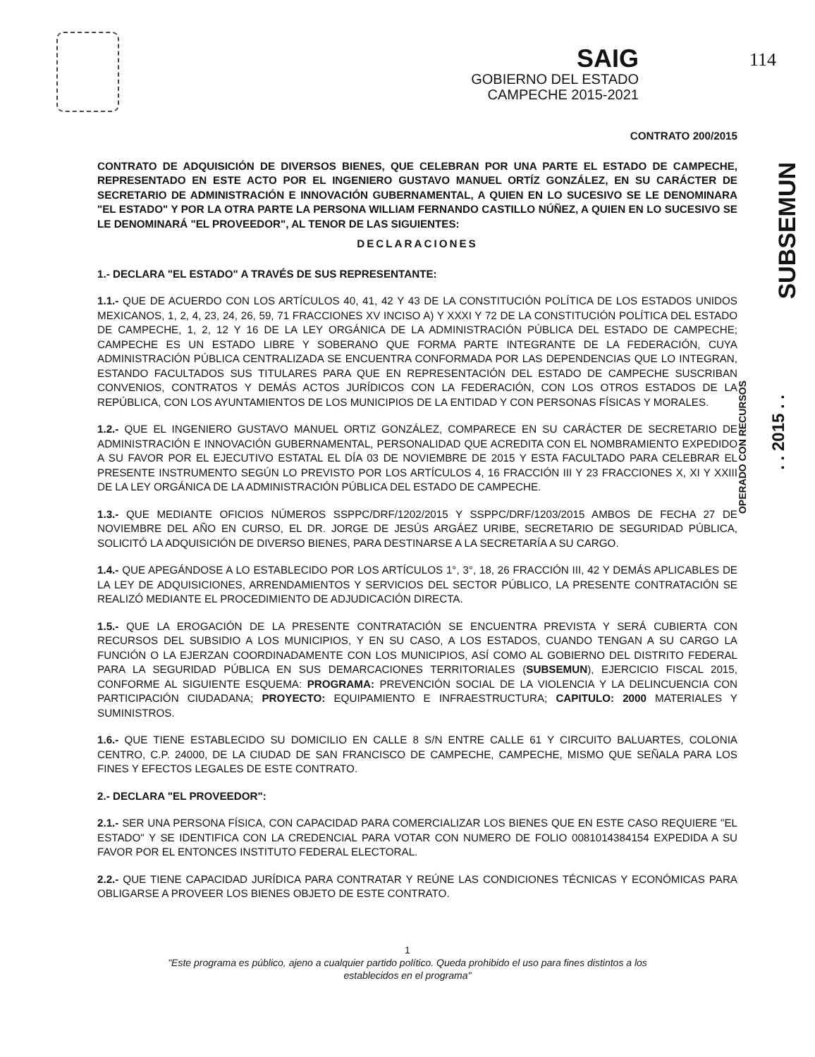SAIG
GOBIERNO DEL ESTADO
CAMPECHE 2015-2021
114
SUBSEMUN
OPERADO CON RECURSOS
. . 2015 . .
CONTRATO 200/2015
CONTRATO DE ADQUISICIÓN DE DIVERSOS BIENES, QUE CELEBRAN POR UNA PARTE EL ESTADO DE CAMPECHE, REPRESENTADO EN ESTE ACTO POR EL INGENIERO GUSTAVO MANUEL ORTÍZ GONZÁLEZ, EN SU CARÁCTER DE SECRETARIO DE ADMINISTRACIÓN E INNOVACIÓN GUBERNAMENTAL, A QUIEN EN LO SUCESIVO SE LE DENOMINARA "EL ESTADO" Y POR LA OTRA PARTE LA PERSONA WILLIAM FERNANDO CASTILLO NÚÑEZ, A QUIEN EN LO SUCESIVO SE LE DENOMINARÁ "EL PROVEEDOR", AL TENOR DE LAS SIGUIENTES:
DECLARACIONES
1.- DECLARA "EL ESTADO" A TRAVÉS DE SUS REPRESENTANTE:
1.1.- QUE DE ACUERDO CON LOS ARTÍCULOS 40, 41, 42 Y 43 DE LA CONSTITUCIÓN POLÍTICA DE LOS ESTADOS UNIDOS MEXICANOS, 1, 2, 4, 23, 24, 26, 59, 71 FRACCIONES XV INCISO A) Y XXXI Y 72 DE LA CONSTITUCIÓN POLÍTICA DEL ESTADO DE CAMPECHE, 1, 2, 12 Y 16 DE LA LEY ORGÁNICA DE LA ADMINISTRACIÓN PÚBLICA DEL ESTADO DE CAMPECHE; CAMPECHE ES UN ESTADO LIBRE Y SOBERANO QUE FORMA PARTE INTEGRANTE DE LA FEDERACIÓN, CUYA ADMINISTRACIÓN PÚBLICA CENTRALIZADA SE ENCUENTRA CONFORMADA POR LAS DEPENDENCIAS QUE LO INTEGRAN, ESTANDO FACULTADOS SUS TITULARES PARA QUE EN REPRESENTACIÓN DEL ESTADO DE CAMPECHE SUSCRIBAN CONVENIOS, CONTRATOS Y DEMÁS ACTOS JURÍDICOS CON LA FEDERACIÓN, CON LOS OTROS ESTADOS DE LA REPÚBLICA, CON LOS AYUNTAMIENTOS DE LOS MUNICIPIOS DE LA ENTIDAD Y CON PERSONAS FÍSICAS Y MORALES.
1.2.- QUE EL INGENIERO GUSTAVO MANUEL ORTIZ GONZÁLEZ, COMPARECE EN SU CARÁCTER DE SECRETARIO DE ADMINISTRACIÓN E INNOVACIÓN GUBERNAMENTAL, PERSONALIDAD QUE ACREDITA CON EL NOMBRAMIENTO EXPEDIDO A SU FAVOR POR EL EJECUTIVO ESTATAL EL DÍA 03 DE NOVIEMBRE DE 2015 Y ESTA FACULTADO PARA CELEBRAR EL PRESENTE INSTRUMENTO SEGÚN LO PREVISTO POR LOS ARTÍCULOS 4, 16 FRACCIÓN III Y 23 FRACCIONES X, XI Y XXIII DE LA LEY ORGÁNICA DE LA ADMINISTRACIÓN PÚBLICA DEL ESTADO DE CAMPECHE.
1.3.- QUE MEDIANTE OFICIOS NÚMEROS SSPPC/DRF/1202/2015 Y SSPPC/DRF/1203/2015 AMBOS DE FECHA 27 DE NOVIEMBRE DEL AÑO EN CURSO, EL DR. JORGE DE JESÚS ARGÁEZ URIBE, SECRETARIO DE SEGURIDAD PÚBLICA, SOLICITÓ LA ADQUISICIÓN DE DIVERSO BIENES, PARA DESTINARSE A LA SECRETARÍA A SU CARGO.
1.4.- QUE APEGÁNDOSE A LO ESTABLECIDO POR LOS ARTÍCULOS 1°, 3°, 18, 26 FRACCIÓN III, 42 Y DEMÁS APLICABLES DE LA LEY DE ADQUISICIONES, ARRENDAMIENTOS Y SERVICIOS DEL SECTOR PÚBLICO, LA PRESENTE CONTRATACIÓN SE REALIZÓ MEDIANTE EL PROCEDIMIENTO DE ADJUDICACIÓN DIRECTA.
1.5.- QUE LA EROGACIÓN DE LA PRESENTE CONTRATACIÓN SE ENCUENTRA PREVISTA Y SERÁ CUBIERTA CON RECURSOS DEL SUBSIDIO A LOS MUNICIPIOS, Y EN SU CASO, A LOS ESTADOS, CUANDO TENGAN A SU CARGO LA FUNCIÓN O LA EJERZAN COORDINADAMENTE CON LOS MUNICIPIOS, ASÍ COMO AL GOBIERNO DEL DISTRITO FEDERAL PARA LA SEGURIDAD PÚBLICA EN SUS DEMARCACIONES TERRITORIALES (SUBSEMUN), EJERCICIO FISCAL 2015, CONFORME AL SIGUIENTE ESQUEMA: PROGRAMA: PREVENCIÓN SOCIAL DE LA VIOLENCIA Y LA DELINCUENCIA CON PARTICIPACIÓN CIUDADANA; PROYECTO: EQUIPAMIENTO E INFRAESTRUCTURA; CAPITULO: 2000 MATERIALES Y SUMINISTROS.
1.6.- QUE TIENE ESTABLECIDO SU DOMICILIO EN CALLE 8 S/N ENTRE CALLE 61 Y CIRCUITO BALUARTES, COLONIA CENTRO, C.P. 24000, DE LA CIUDAD DE SAN FRANCISCO DE CAMPECHE, CAMPECHE, MISMO QUE SEÑALA PARA LOS FINES Y EFECTOS LEGALES DE ESTE CONTRATO.
2.- DECLARA "EL PROVEEDOR":
2.1.- SER UNA PERSONA FÍSICA, CON CAPACIDAD PARA COMERCIALIZAR LOS BIENES QUE EN ESTE CASO REQUIERE "EL ESTADO" Y SE IDENTIFICA CON LA CREDENCIAL PARA VOTAR CON NUMERO DE FOLIO 0081014384154 EXPEDIDA A SU FAVOR POR EL ENTONCES INSTITUTO FEDERAL ELECTORAL.
2.2.- QUE TIENE CAPACIDAD JURÍDICA PARA CONTRATAR Y REÚNE LAS CONDICIONES TÉCNICAS Y ECONÓMICAS PARA OBLIGARSE A PROVEER LOS BIENES OBJETO DE ESTE CONTRATO.
1
"Este programa es público, ajeno a cualquier partido político. Queda prohibido el uso para fines distintos a los
establecidos en el programa"